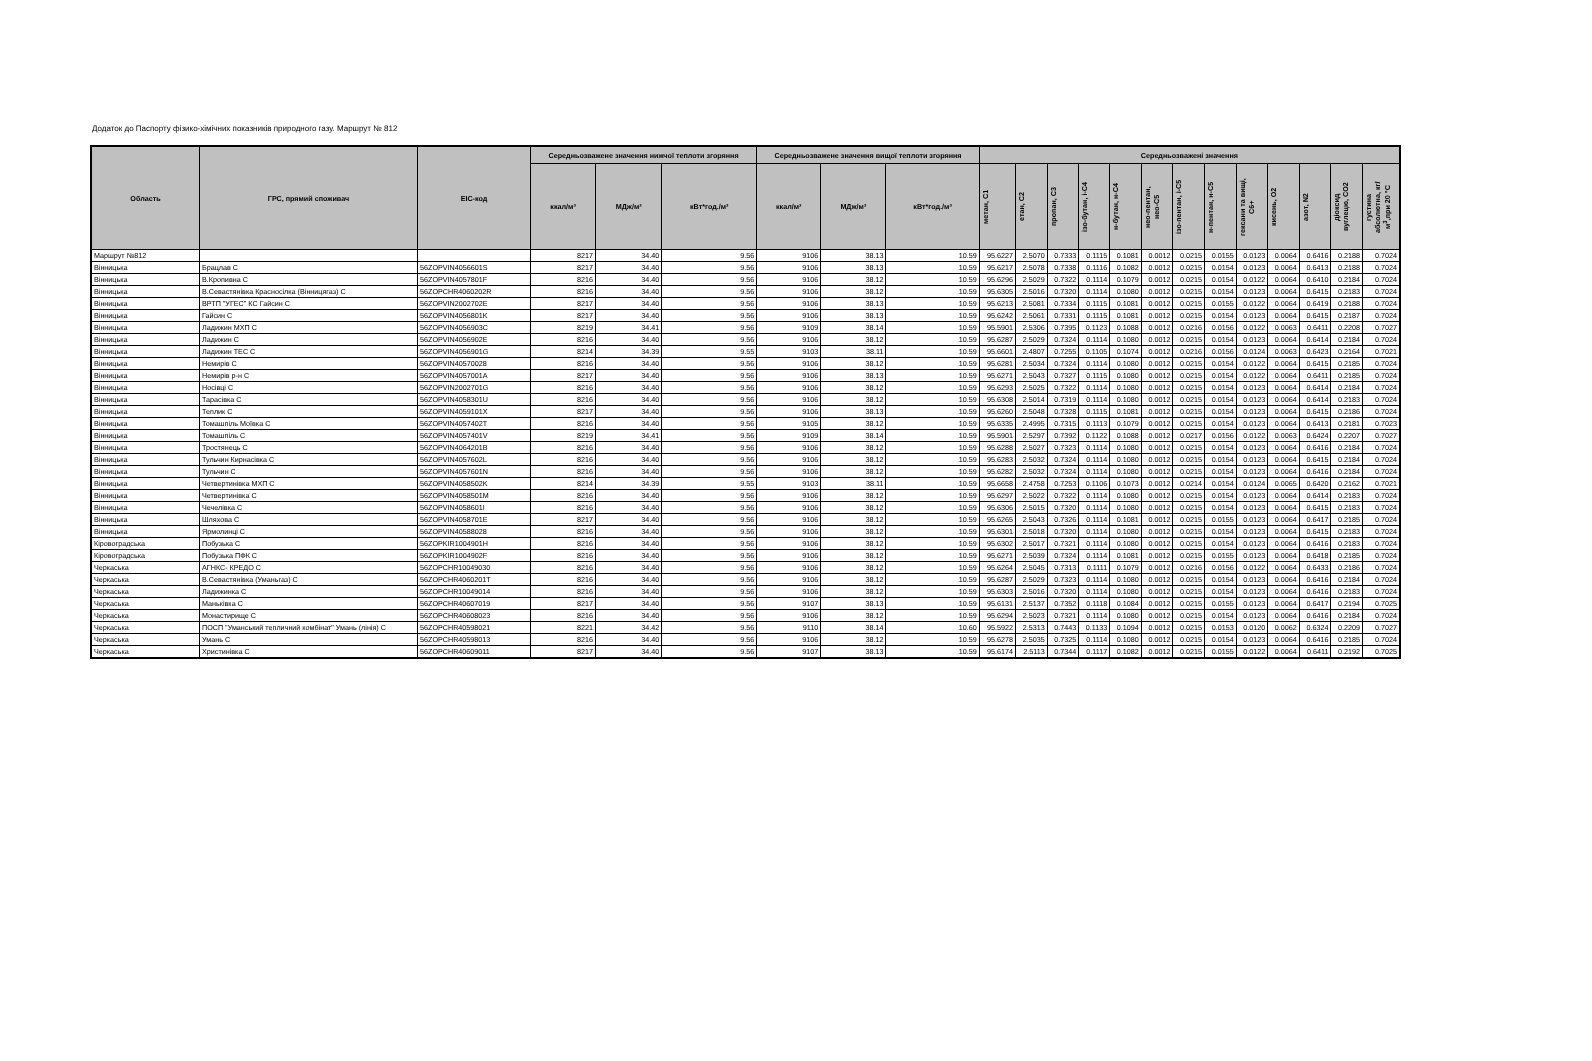Додаток до Паспорту фізико-хімічних показників природного газу. Маршрут № 812
| Область | ГРС, прямий споживач | EIC-код | Середньозважене значення нижчої теплоти згоряння | | | Середньозважене значення вищої теплоти згоряння | | | Середньозважені значення | | | | | | | | | | | | |
| --- | --- | --- | --- | --- | --- | --- | --- | --- | --- | --- | --- | --- | --- | --- | --- | --- | --- | --- | --- | --- | --- |
| | | | ккал/м³ | МДж/м³ | кВт*год./м³ | ккал/м³ | МДж/м³ | кВт*год./м³ | метан, C1 | етан, C2 | пропан, C3 | ізо-бутан, і-C4 | н-бутан, н-C4 | нео-пентан, нео-C5 | ізо-пентан, і-C5 | н-пентан, н-C5 | гексани та вищі, C6+ | кисень, O2 | азот, N2 | діоксид вуглецю, CO2 | густина абсолютна, кг/м<sup>3</sup>,при 20 °C |
| Маршрут №812 | | | 8217 | 34.40 | 9.56 | 9106 | 38.13 | 10.59 | 95.6227 | 2.5070 | 0.7333 | 0.1115 | 0.1081 | 0.0012 | 0.0215 | 0.0155 | 0.0123 | 0.0064 | 0.6416 | 0.2188 | 0.7024 |
| Вінницька | Брацлав С | 56ZOPVIN4056601S | 8217 | 34.40 | 9.56 | 9106 | 38.13 | 10.59 | 95.6217 | 2.5078 | 0.7338 | 0.1116 | 0.1082 | 0.0012 | 0.0215 | 0.0154 | 0.0123 | 0.0064 | 0.6413 | 0.2188 | 0.7024 |
| Вінницька | В.Кропивна С | 56ZOPVIN4057801F | 8216 | 34.40 | 9.56 | 9106 | 38.12 | 10.59 | 95.6296 | 2.5029 | 0.7322 | 0.1114 | 0.1079 | 0.0012 | 0.0215 | 0.0154 | 0.0122 | 0.0064 | 0.6410 | 0.2184 | 0.7024 |
| Вінницька | В.Севастянівка Красносілка (Вінницягаз) С | 56ZOPCHR4060202R | 8216 | 34.40 | 9.56 | 9106 | 38.12 | 10.59 | 95.6305 | 2.5016 | 0.7320 | 0.1114 | 0.1080 | 0.0012 | 0.0215 | 0.0154 | 0.0123 | 0.0064 | 0.6415 | 0.2183 | 0.7024 |
| Вінницька | ВРТП "УГЕС" КС Гайсин С | 56ZOPVIN2002702E | 8217 | 34.40 | 9.56 | 9106 | 38.13 | 10.59 | 95.6213 | 2.5081 | 0.7334 | 0.1115 | 0.1081 | 0.0012 | 0.0215 | 0.0155 | 0.0122 | 0.0064 | 0.6419 | 0.2188 | 0.7024 |
| Вінницька | Гайсин С | 56ZOPVIN4056801K | 8217 | 34.40 | 9.56 | 9106 | 38.13 | 10.59 | 95.6242 | 2.5061 | 0.7331 | 0.1115 | 0.1081 | 0.0012 | 0.0215 | 0.0154 | 0.0123 | 0.0064 | 0.6415 | 0.2187 | 0.7024 |
| Вінницька | Ладижин МХП С | 56ZOPVIN4056903C | 8219 | 34.41 | 9.56 | 9109 | 38.14 | 10.59 | 95.5901 | 2.5306 | 0.7395 | 0.1123 | 0.1088 | 0.0012 | 0.0216 | 0.0156 | 0.0122 | 0.0063 | 0.6411 | 0.2208 | 0.7027 |
| Вінницька | Ладижин С | 56ZOPVIN4056902E | 8216 | 34.40 | 9.56 | 9106 | 38.12 | 10.59 | 95.6287 | 2.5029 | 0.7324 | 0.1114 | 0.1080 | 0.0012 | 0.0215 | 0.0154 | 0.0123 | 0.0064 | 0.6414 | 0.2184 | 0.7024 |
| Вінницька | Ладижин ТЕС С | 56ZOPVIN4056901G | 8214 | 34.39 | 9.55 | 9103 | 38.11 | 10.59 | 95.6601 | 2.4807 | 0.7255 | 0.1105 | 0.1074 | 0.0012 | 0.0216 | 0.0156 | 0.0124 | 0.0063 | 0.6423 | 0.2164 | 0.7021 |
| Вінницька | Немирів С | 56ZOPVIN40570028 | 8216 | 34.40 | 9.56 | 9106 | 38.12 | 10.59 | 95.6281 | 2.5034 | 0.7324 | 0.1114 | 0.1080 | 0.0012 | 0.0215 | 0.0154 | 0.0122 | 0.0064 | 0.6415 | 0.2185 | 0.7024 |
| Вінницька | Немирів р-н С | 56ZOPVIN4057001A | 8217 | 34.40 | 9.56 | 9106 | 38.13 | 10.59 | 95.6271 | 2.5043 | 0.7327 | 0.1115 | 0.1080 | 0.0012 | 0.0215 | 0.0154 | 0.0122 | 0.0064 | 0.6411 | 0.2185 | 0.7024 |
| Вінницька | Носівці С | 56ZOPVIN2002701G | 8216 | 34.40 | 9.56 | 9106 | 38.12 | 10.59 | 95.6293 | 2.5025 | 0.7322 | 0.1114 | 0.1080 | 0.0012 | 0.0215 | 0.0154 | 0.0123 | 0.0064 | 0.6414 | 0.2184 | 0.7024 |
| Вінницька | Тарасівка С | 56ZOPVIN4058301U | 8216 | 34.40 | 9.56 | 9106 | 38.12 | 10.59 | 95.6308 | 2.5014 | 0.7319 | 0.1114 | 0.1080 | 0.0012 | 0.0215 | 0.0154 | 0.0123 | 0.0064 | 0.6414 | 0.2183 | 0.7024 |
| Вінницька | Теплик С | 56ZOPVIN4059101X | 8217 | 34.40 | 9.56 | 9106 | 38.13 | 10.59 | 95.6260 | 2.5048 | 0.7328 | 0.1115 | 0.1081 | 0.0012 | 0.0215 | 0.0154 | 0.0123 | 0.0064 | 0.6415 | 0.2186 | 0.7024 |
| Вінницька | Томашпіль Моївка С | 56ZOPVIN4057402T | 8216 | 34.40 | 9.56 | 9105 | 38.12 | 10.59 | 95.6335 | 2.4995 | 0.7315 | 0.1113 | 0.1079 | 0.0012 | 0.0215 | 0.0154 | 0.0123 | 0.0064 | 0.6413 | 0.2181 | 0.7023 |
| Вінницька | Томашпіль С | 56ZOPVIN4057401V | 8219 | 34.41 | 9.56 | 9109 | 38.14 | 10.59 | 95.5901 | 2.5297 | 0.7392 | 0.1122 | 0.1088 | 0.0012 | 0.0217 | 0.0156 | 0.0122 | 0.0063 | 0.6424 | 0.2207 | 0.7027 |
| Вінницька | Тростянець С | 56ZOPVIN4064201B | 8216 | 34.40 | 9.56 | 9106 | 38.12 | 10.59 | 95.6288 | 2.5027 | 0.7323 | 0.1114 | 0.1080 | 0.0012 | 0.0215 | 0.0154 | 0.0123 | 0.0064 | 0.6416 | 0.2184 | 0.7024 |
| Вінницька | Тульчин Кирнасівка С | 56ZOPVIN4057602L | 8216 | 34.40 | 9.56 | 9106 | 38.12 | 10.59 | 95.6283 | 2.5032 | 0.7324 | 0.1114 | 0.1080 | 0.0012 | 0.0215 | 0.0154 | 0.0123 | 0.0064 | 0.6415 | 0.2184 | 0.7024 |
| Вінницька | Тульчин С | 56ZOPVIN4057601N | 8216 | 34.40 | 9.56 | 9106 | 38.12 | 10.59 | 95.6282 | 2.5032 | 0.7324 | 0.1114 | 0.1080 | 0.0012 | 0.0215 | 0.0154 | 0.0123 | 0.0064 | 0.6416 | 0.2184 | 0.7024 |
| Вінницька | Четвертинівка МХП С | 56ZOPVIN4058502K | 8214 | 34.39 | 9.55 | 9103 | 38.11 | 10.59 | 95.6658 | 2.4758 | 0.7253 | 0.1106 | 0.1073 | 0.0012 | 0.0214 | 0.0154 | 0.0124 | 0.0065 | 0.6420 | 0.2162 | 0.7021 |
| Вінницька | Четвертинівка С | 56ZOPVIN4058501M | 8216 | 34.40 | 9.56 | 9106 | 38.12 | 10.59 | 95.6297 | 2.5022 | 0.7322 | 0.1114 | 0.1080 | 0.0012 | 0.0215 | 0.0154 | 0.0123 | 0.0064 | 0.6414 | 0.2183 | 0.7024 |
| Вінницька | Чечелівка С | 56ZOPVIN4058601I | 8216 | 34.40 | 9.56 | 9106 | 38.12 | 10.59 | 95.6306 | 2.5015 | 0.7320 | 0.1114 | 0.1080 | 0.0012 | 0.0215 | 0.0154 | 0.0123 | 0.0064 | 0.6415 | 0.2183 | 0.7024 |
| Вінницька | Шляхова С | 56ZOPVIN4058701E | 8217 | 34.40 | 9.56 | 9106 | 38.12 | 10.59 | 95.6265 | 2.5043 | 0.7326 | 0.1114 | 0.1081 | 0.0012 | 0.0215 | 0.0155 | 0.0123 | 0.0064 | 0.6417 | 0.2185 | 0.7024 |
| Вінницька | Ярмолинці С | 56ZOPVIN40588028 | 8216 | 34.40 | 9.56 | 9106 | 38.12 | 10.59 | 95.6301 | 2.5018 | 0.7320 | 0.1114 | 0.1080 | 0.0012 | 0.0215 | 0.0154 | 0.0123 | 0.0064 | 0.6415 | 0.2183 | 0.7024 |
| Кіровоградська | Побузька С | 56ZOPKIR1004901H | 8216 | 34.40 | 9.56 | 9106 | 38.12 | 10.59 | 95.6302 | 2.5017 | 0.7321 | 0.1114 | 0.1080 | 0.0012 | 0.0215 | 0.0154 | 0.0123 | 0.0064 | 0.6416 | 0.2183 | 0.7024 |
| Кіровоградська | Побузька ПФК С | 56ZOPKIR1004902F | 8216 | 34.40 | 9.56 | 9106 | 38.12 | 10.59 | 95.6271 | 2.5039 | 0.7324 | 0.1114 | 0.1081 | 0.0012 | 0.0215 | 0.0155 | 0.0123 | 0.0064 | 0.6418 | 0.2185 | 0.7024 |
| Черкаська | АГНКС- КРЕДО С | 56ZOPCHR10049030 | 8216 | 34.40 | 9.56 | 9106 | 38.12 | 10.59 | 95.6264 | 2.5045 | 0.7313 | 0.1111 | 0.1079 | 0.0012 | 0.0216 | 0.0156 | 0.0122 | 0.0064 | 0.6433 | 0.2186 | 0.7024 |
| Черкаська | В.Севастянівка (Уманьгаз) С | 56ZOPCHR4060201T | 8216 | 34.40 | 9.56 | 9106 | 38.12 | 10.59 | 95.6287 | 2.5029 | 0.7323 | 0.1114 | 0.1080 | 0.0012 | 0.0215 | 0.0154 | 0.0123 | 0.0064 | 0.6416 | 0.2184 | 0.7024 |
| Черкаська | Ладижинка С | 56ZOPCHR10049014 | 8216 | 34.40 | 9.56 | 9106 | 38.12 | 10.59 | 95.6303 | 2.5016 | 0.7320 | 0.1114 | 0.1080 | 0.0012 | 0.0215 | 0.0154 | 0.0123 | 0.0064 | 0.6416 | 0.2183 | 0.7024 |
| Черкаська | Маньківка С | 56ZOPCHR40607019 | 8217 | 34.40 | 9.56 | 9107 | 38.13 | 10.59 | 95.6131 | 2.5137 | 0.7352 | 0.1118 | 0.1084 | 0.0012 | 0.0215 | 0.0155 | 0.0123 | 0.0064 | 0.6417 | 0.2194 | 0.7025 |
| Черкаська | Монастирище С | 56ZOPCHR40608023 | 8216 | 34.40 | 9.56 | 9106 | 38.12 | 10.59 | 95.6294 | 2.5023 | 0.7321 | 0.1114 | 0.1080 | 0.0012 | 0.0215 | 0.0154 | 0.0123 | 0.0064 | 0.6416 | 0.2184 | 0.7024 |
| Черкаська | ПОСП "Уманський тепличний комбінат" Умань (лінія) С | 56ZOPCHR40598021 | 8221 | 34.42 | 9.56 | 9110 | 38.14 | 10.60 | 95.5922 | 2.5313 | 0.7443 | 0.1133 | 0.1094 | 0.0012 | 0.0215 | 0.0153 | 0.0120 | 0.0062 | 0.6324 | 0.2209 | 0.7027 |
| Черкаська | Умань С | 56ZOPCHR40598013 | 8216 | 34.40 | 9.56 | 9106 | 38.12 | 10.59 | 95.6278 | 2.5035 | 0.7325 | 0.1114 | 0.1080 | 0.0012 | 0.0215 | 0.0154 | 0.0123 | 0.0064 | 0.6416 | 0.2185 | 0.7024 |
| Черкаська | Христинівка С | 56ZOPCHR40609011 | 8217 | 34.40 | 9.56 | 9107 | 38.13 | 10.59 | 95.6174 | 2.5113 | 0.7344 | 0.1117 | 0.1082 | 0.0012 | 0.0215 | 0.0155 | 0.0122 | 0.0064 | 0.6411 | 0.2192 | 0.7025 |